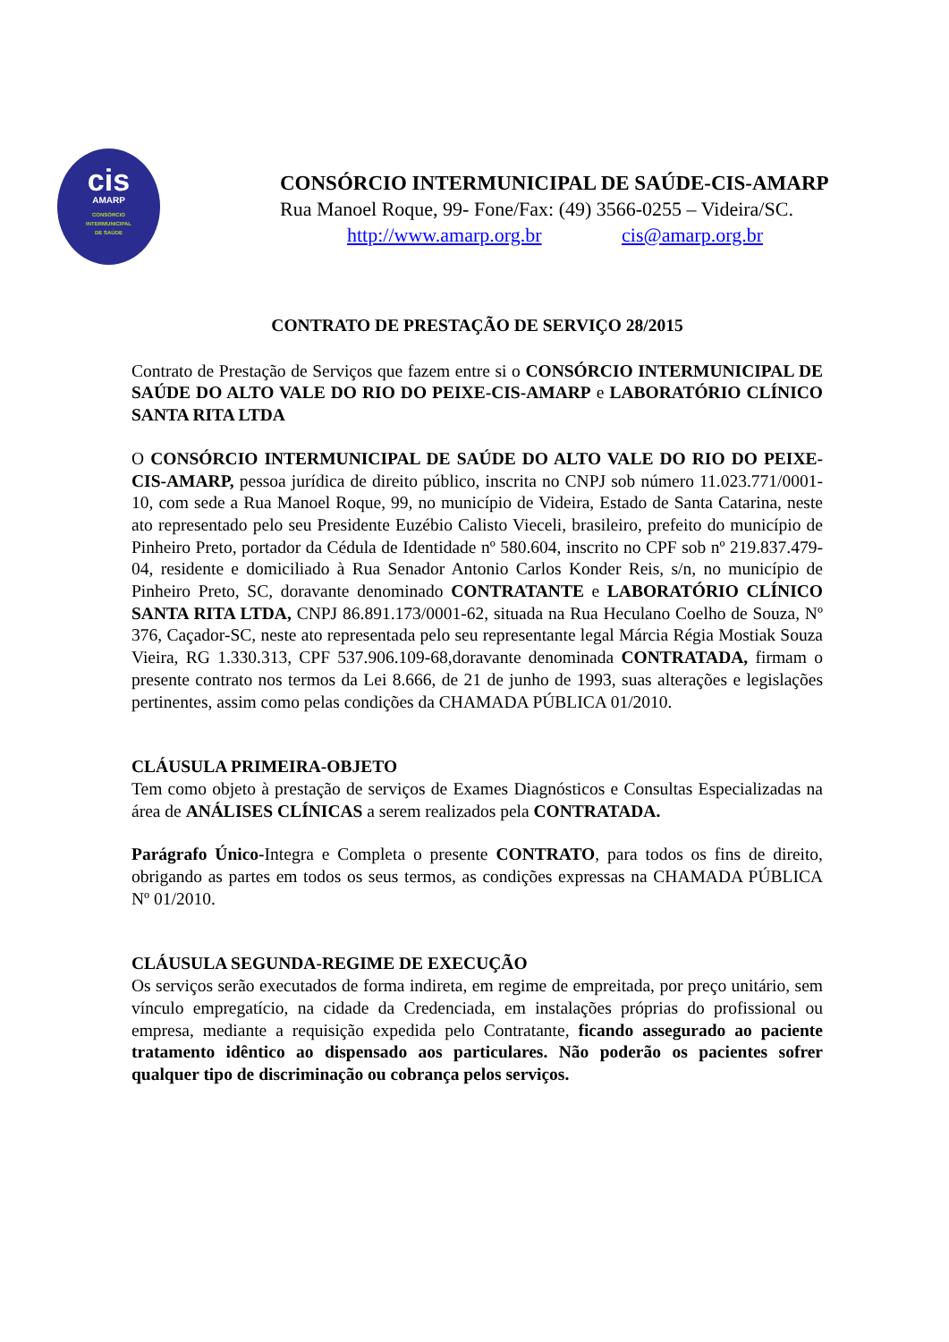cis
AMARP
CONSÓRCIO
INTERMUNICIPAL
DE SAÚDE
CONSÓRCIO INTERMUNICIPAL DE SAÚDE-CIS-AMARP
Rua Manoel Roque, 99- Fone/Fax: (49) 3566-0255 – Videira/SC.
http://www.amarp.org.br cis@amarp.org.br
CONTRATO DE PRESTAÇÃO DE SERVIÇO 28/2015
Contrato de Prestação de Serviços que fazem entre si o CONSÓRCIO INTERMUNICIPAL DE SAÚDE DO ALTO VALE DO RIO DO PEIXE-CIS-AMARP e LABORATÓRIO CLÍNICO SANTA RITA LTDA
O CONSÓRCIO INTERMUNICIPAL DE SAÚDE DO ALTO VALE DO RIO DO PEIXE-CIS-AMARP, pessoa jurídica de direito público, inscrita no CNPJ sob número 11.023.771/0001-10, com sede a Rua Manoel Roque, 99, no município de Videira, Estado de Santa Catarina, neste ato representado pelo seu Presidente Euzébio Calisto Vieceli, brasileiro, prefeito do município de Pinheiro Preto, portador da Cédula de Identidade nº 580.604, inscrito no CPF sob nº 219.837.479-04, residente e domiciliado à Rua Senador Antonio Carlos Konder Reis, s/n, no município de Pinheiro Preto, SC, doravante denominado CONTRATANTE e LABORATÓRIO CLÍNICO SANTA RITA LTDA, CNPJ 86.891.173/0001-62, situada na Rua Heculano Coelho de Souza, Nº 376, Caçador-SC, neste ato representada pelo seu representante legal Márcia Régia Mostiak Souza Vieira, RG 1.330.313, CPF 537.906.109-68,doravante denominada CONTRATADA, firmam o presente contrato nos termos da Lei 8.666, de 21 de junho de 1993, suas alterações e legislações pertinentes, assim como pelas condições da CHAMADA PÚBLICA 01/2010.
CLÁUSULA PRIMEIRA-OBJETO
Tem como objeto à prestação de serviços de Exames Diagnósticos e Consultas Especializadas na área de ANÁLISES CLÍNICAS a serem realizados pela CONTRATADA.
Parágrafo Único-Integra e Completa o presente CONTRATO, para todos os fins de direito, obrigando as partes em todos os seus termos, as condições expressas na CHAMADA PÚBLICA Nº 01/2010.
CLÁUSULA SEGUNDA-REGIME DE EXECUÇÃO
Os serviços serão executados de forma indireta, em regime de empreitada, por preço unitário, sem vínculo empregatício, na cidade da Credenciada, em instalações próprias do profissional ou empresa, mediante a requisição expedida pelo Contratante, ficando assegurado ao paciente tratamento idêntico ao dispensado aos particulares. Não poderão os pacientes sofrer qualquer tipo de discriminação ou cobrança pelos serviços.